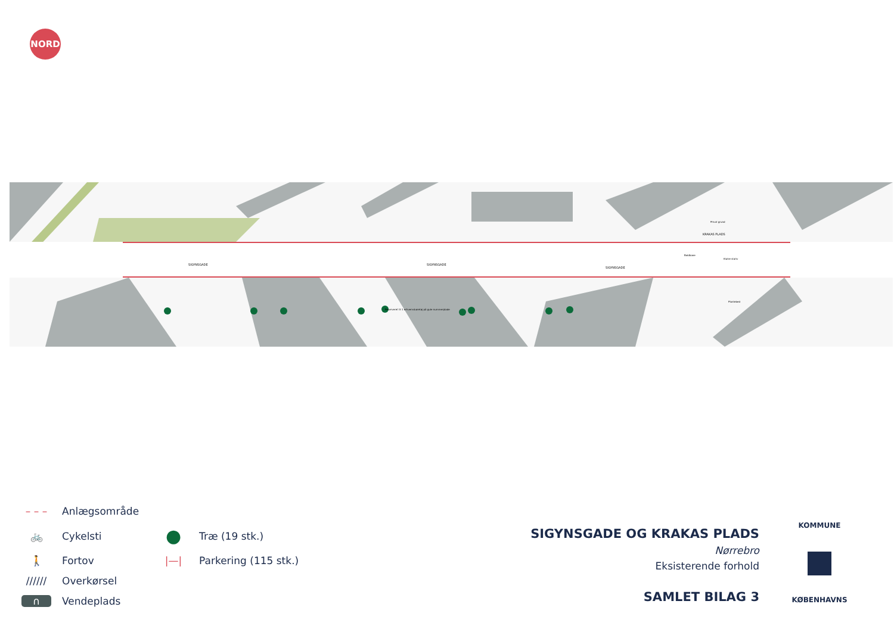NORD
SIGYNSGADE
SIGYNSGADE
SIGYNSGADE
KRAKAS PLADS
Privat grund
Boldbane
Klatre-stativ
Plantebed
Reserveret til 1 erhvervskøretøj på gule nummerplade
– – – Anlægsområde
🚲 Cykelsti
● Træ (19 stk.)
🚶 Fortov
|—| Parkering (115 stk.)
////// Overkørsel
∩ Vendeplads
SIGYNSGADE OG KRAKAS PLADS
Nørrebro
Eksisterende forhold
SAMLET BILAG 3
KOMMUNE
KØBENHAVNS